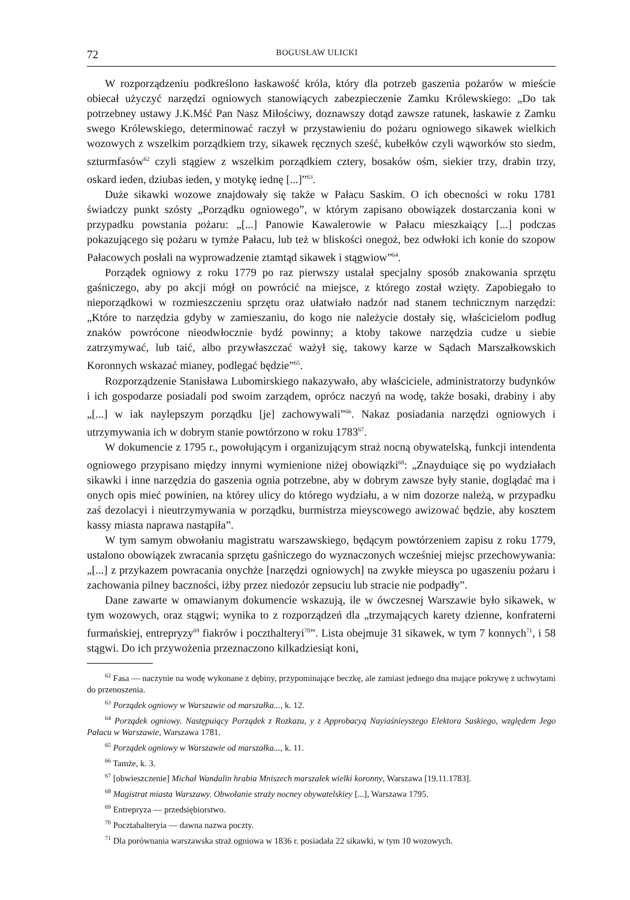72 BOGUSŁAW ULICKI
W rozporządzeniu podkreślono łaskawość króla, który dla potrzeb gaszenia pożarów w mieście obiecał użyczyć narzędzi ogniowych stanowiących zabezpieczenie Zamku Królewskiego: „Do tak potrzebney ustawy J.K.Mść Pan Nasz Miłościwy, doznawszy dotąd zawsze ratunek, łaskawie z Zamku swego Królewskiego, determinować raczył w przystawieniu do pożaru ogniowego sikawek wielkich wozowych z wszelkim porządkiem trzy, sikawek ręcznych sześć, kubełków czyli wąworków sto siedm, szturmfasów<sup>62</sup> czyli stągiew z wszelkim porządkiem cztery, bosaków ośm, siekier trzy, drabin trzy, oskard ieden, dziubas ieden, y motykę iednę [...]”<sup>63</sup>.
Duże sikawki wozowe znajdowały się także w Pałacu Saskim. O ich obecności w roku 1781 świadczy punkt szósty „Porządku ogniowego”, w którym zapisano obowiązek dostarczania koni w przypadku powstania pożaru: „[...] Panowie Kawalerowie w Pałacu mieszkaiący [...] podczas pokazującego się pożaru w tymże Pałacu, lub też w bliskości onegoż, bez odwłoki ich konie do szopow Pałacowych posłali na wyprowadzenie ztamtąd sikawek i stągwiow”<sup>64</sup>.
Porządek ogniowy z roku 1779 po raz pierwszy ustalał specjalny sposób znakowania sprzętu gaśniczego, aby po akcji mógł on powrócić na miejsce, z którego został wzięty. Zapobiegało to nieporządkowi w rozmieszczeniu sprzętu oraz ułatwiało nadzór nad stanem technicznym narzędzi: „Które to narzędzia gdyby w zamieszaniu, do kogo nie należycie dostały się, właścicielom podług znaków powrócone nieodwłocznie bydź powinny; a ktoby takowe narzędzia cudze u siebie zatrzymywać, lub taić, albo przywłaszczać ważył się, takowy karze w Sądach Marszałkowskich Koronnych wskazać mianey, podlegać będzie”<sup>65</sup>.
Rozporządzenie Stanisława Lubomirskiego nakazywało, aby właściciele, administratorzy budynków i ich gospodarze posiadali pod swoim zarządem, oprócz naczyń na wodę, także bosaki, drabiny i aby „[...] w iak naylepszym porządku [je] zachowywali”<sup>66</sup>. Nakaz posiadania narzędzi ogniowych i utrzymywania ich w dobrym stanie powtórzono w roku 1783<sup>67</sup>.
W dokumencie z 1795 r., powołującym i organizującym straż nocną obywatelską, funkcji intendenta ogniowego przypisano między innymi wymienione niżej obowiązki<sup>68</sup>: „Znayduiące się po wydziałach sikawki i inne narzędzia do gaszenia ognia potrzebne, aby w dobrym zawsze były stanie, doglądać ma i onych opis mieć powinien, na którey ulicy do którego wydziału, a w nim dozorze należą, w przypadku zaś dezolacyi i nieutrzymywania w porządku, burmistrza mieyscowego awizować będzie, aby kosztem kassy miasta naprawa nastąpiła”.
W tym samym obwołaniu magistratu warszawskiego, będącym powtórzeniem zapisu z roku 1779, ustalono obowiązek zwracania sprzętu gaśniczego do wyznaczonych wcześniej miejsc przechowywania: „[...] z przykazem powracania onychże [narzędzi ogniowych] na zwykłe mieysca po ugaszeniu pożaru i zachowania pilney baczności, iżby przez niedozór zepsuciu lub stracie nie podpadły”.
Dane zawarte w omawianym dokumencie wskazują, ile w ówczesnej Warszawie było sikawek, w tym wozowych, oraz stągwi; wynika to z rozporządzeń dla „trzymających karety dzienne, konfraterni furmańskiej, entrepryzy<sup>69</sup> fiakrów i poczthalteryi<sup>70</sup>”. Lista obejmuje 31 sikawek, w tym 7 konnych<sup>71</sup>, i 58 stągwi. Do ich przywożenia przeznaczono kilkadziesiąt koni,
<sup>62</sup> Fasa — naczynie na wodę wykonane z dębiny, przypominające beczkę, ale zamiast jednego dna mające pokrywę z uchwytami do przenoszenia.
<sup>63</sup> Porządek ogniowy w Warszawie od marszałka..., k. 12.
<sup>64</sup> Porządek ogniowy. Następuiący Porządek z Rozkazu, y z Approbacyą Nayiaśnieyszego Elektora Saskiego, względem Jego Pałacu w Warszawie, Warszawa 1781.
<sup>65</sup> Porządek ogniowy w Warszawie od marszałka..., k. 11.
<sup>66</sup> Tamże, k. 3.
<sup>67</sup> [obwieszczenie] Michał Wandalin hrabia Mniszech marszałek wielki koronny, Warszawa [19.11.1783].
<sup>68</sup> Magistrat miasta Warszawy. Obwołanie straży nocney obywatelskiey [...], Warszawa 1795.
<sup>69</sup> Entrepryza — przedsiębiorstwo.
<sup>70</sup> Pocztahalteryia — dawna nazwa poczty.
<sup>71</sup> Dla porównania warszawska straż ogniowa w 1836 r. posiadała 22 sikawki, w tym 10 wozowych.